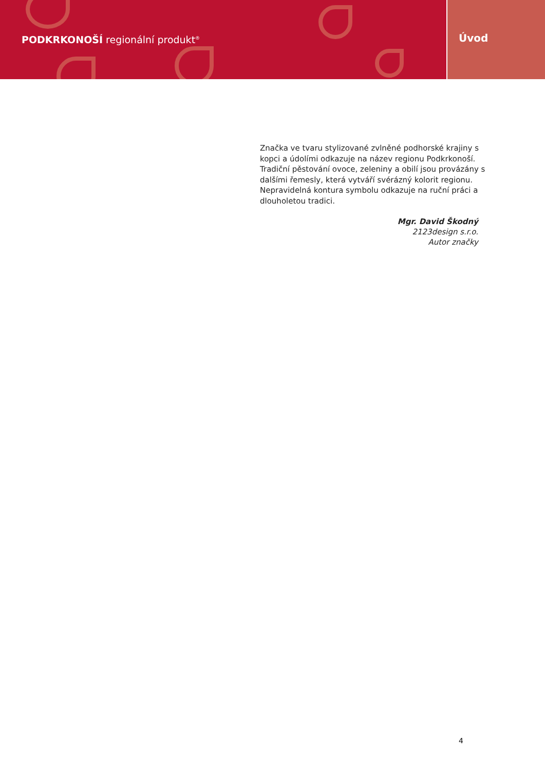PODKRKONOŠÍ regionální produkt<sup>®</sup>
Úvod
Značka ve tvaru stylizované zvlněné podhorské krajiny s kopci a údolími odkazuje na název regionu Podkrkonoší. Tradiční pěstování ovoce, zeleniny a obilí jsou provázány s dalšími řemesly, která vytváří svérázný kolorit regionu. Nepravidelná kontura symbolu odkazuje na ruční práci a dlouholetou tradici.
Mgr. David Škodný
2123design s.r.o.
Autor značky
4